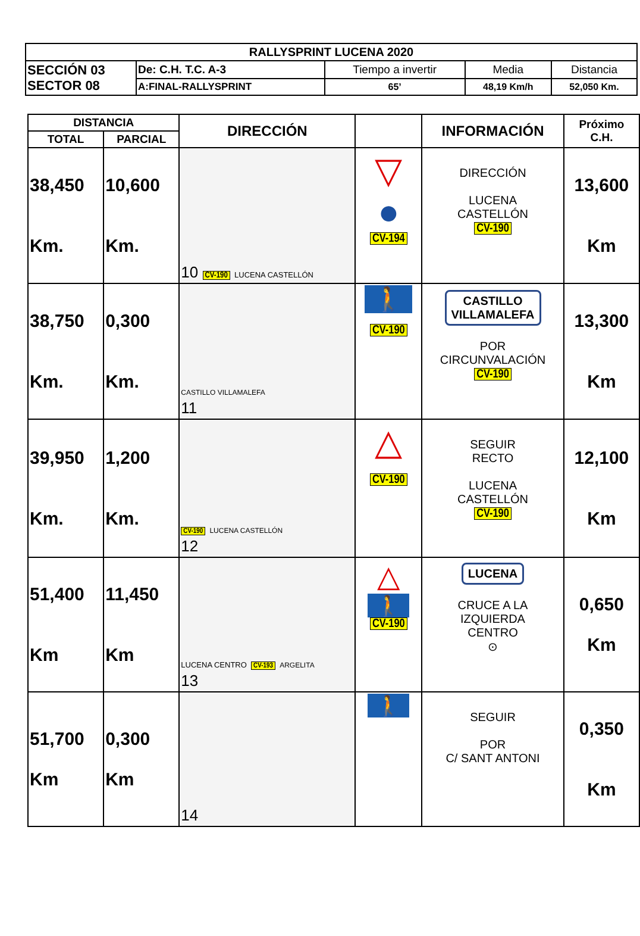| RALLYSPRINT LUCENA 2020 | | | | |
| SECCIÓN 03 SECTOR 08 | De: C.H. T.C. A-3 | Tiempo a invertir | Media | Distancia |
| | A:FINAL-RALLYSPRINT | 65’ | 48,19 Km/h | 52,050 Km. |
| DISTANCIA | | DIRECCIÓN | | INFORMACIÓN | Próximo C.H. |
| --- | --- | --- | --- | --- | --- |
| TOTAL | PARCIAL | | | | |
| 38,450 Km. | 10,600 Km. | 10 CV-190 LUCENA CASTELLÓN | ▽ ● CV-194 | DIRECCIÓN LUCENA CASTELLÓN CV-190 | 13,600 Km |
| 38,750 Km. | 0,300 Km. | CASTILLO VILLAMALEFA 11 | 🚶 CV-190 | CASTILLO VILLAMALEFA POR CIRCUNVALACIÓN CV-190 | 13,300 Km |
| 39,950 Km. | 1,200 Km. | CV-190 LUCENA CASTELLÓN 12 | △ CV-190 | SEGUIR RECTO LUCENA CASTELLÓN CV-190 | 12,100 Km |
| 51,400 Km | 11,450 Km | LUCENA CENTRO CV-193 ARGELITA 13 | △ 🚶 CV-190 | LUCENA CRUCE A LA IZQUIERDA CENTRO ⊙ | 0,650 Km |
| 51,700 Km | 0,300 Km | 14 | 🚶 | SEGUIR POR C/ SANT ANTONI | 0,350 Km |